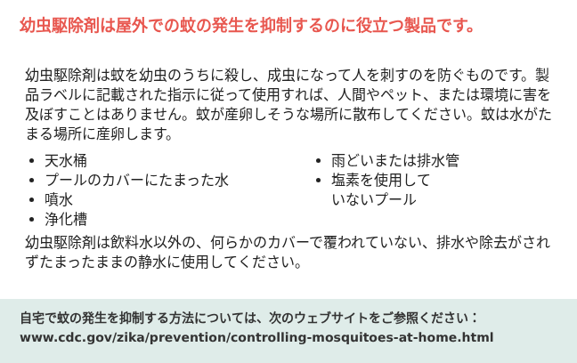幼虫駆除剤は屋外での蚊の発生を抑制するのに役立つ製品です。
幼虫駆除剤は蚊を幼虫のうちに殺し、成虫になって人を刺すのを防ぐものです。製品ラベルに記載された指示に従って使用すれば、人間やペット、または環境に害を及ぼすことはありません。蚊が産卵しそうな場所に散布してください。蚊は水がたまる場所に産卵します。
天水桶
プールのカバーにたまった水
噴水
浄化槽
雨どいまたは排水管
塩素を使用して
いないプール
幼虫駆除剤は飲料水以外の、何らかのカバーで覆われていない、排水や除去がされずたまったままの静水に使用してください。
自宅で蚊の発生を抑制する方法については、次のウェブサイトをご参照ください：
www.cdc.gov/zika/prevention/controlling-mosquitoes-at-home.html